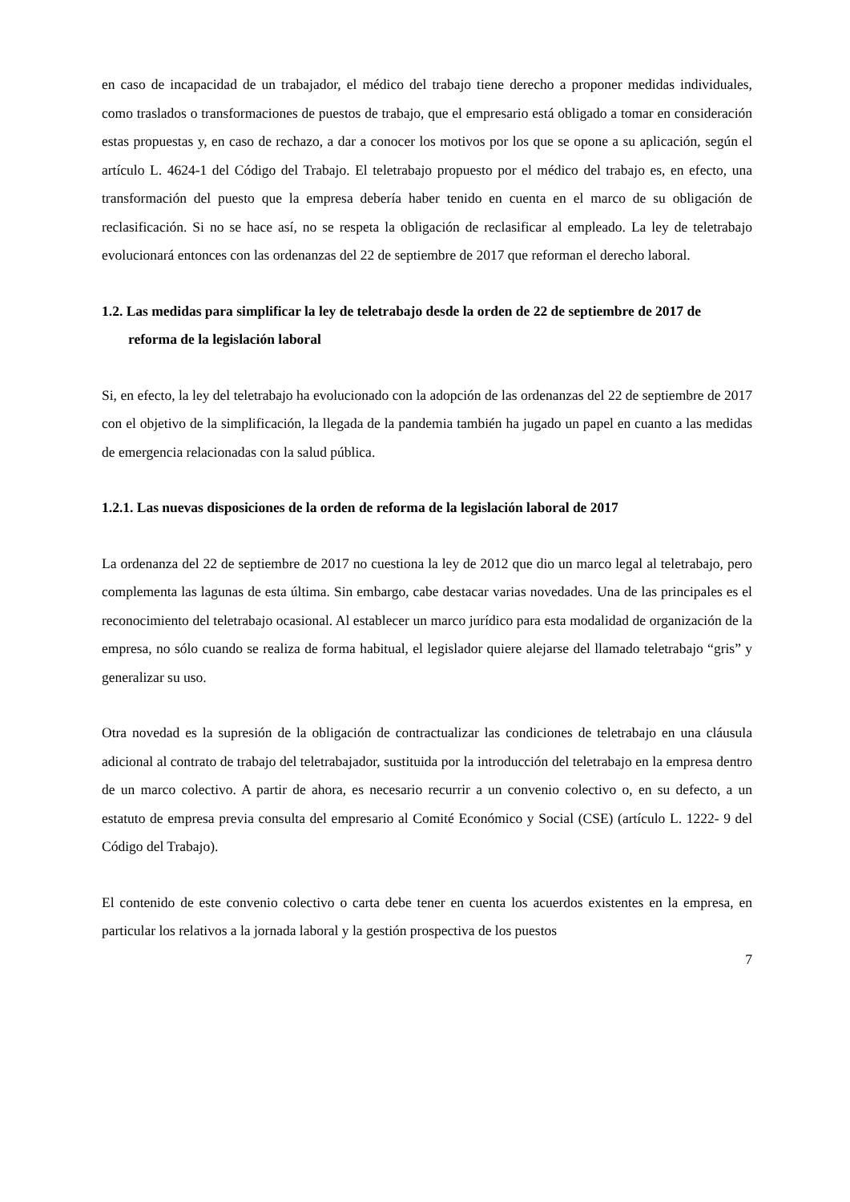en caso de incapacidad de un trabajador, el médico del trabajo tiene derecho a proponer medidas individuales, como traslados o transformaciones de puestos de trabajo, que el empresario está obligado a tomar en consideración estas propuestas y, en caso de rechazo, a dar a conocer los motivos por los que se opone a su aplicación, según el artículo L. 4624-1 del Código del Trabajo. El teletrabajo propuesto por el médico del trabajo es, en efecto, una transformación del puesto que la empresa debería haber tenido en cuenta en el marco de su obligación de reclasificación. Si no se hace así, no se respeta la obligación de reclasificar al empleado. La ley de teletrabajo evolucionará entonces con las ordenanzas del 22 de septiembre de 2017 que reforman el derecho laboral.
1.2. Las medidas para simplificar la ley de teletrabajo desde la orden de 22 de septiembre de 2017 de reforma de la legislación laboral
Si, en efecto, la ley del teletrabajo ha evolucionado con la adopción de las ordenanzas del 22 de septiembre de 2017 con el objetivo de la simplificación, la llegada de la pandemia también ha jugado un papel en cuanto a las medidas de emergencia relacionadas con la salud pública.
1.2.1. Las nuevas disposiciones de la orden de reforma de la legislación laboral de 2017
La ordenanza del 22 de septiembre de 2017 no cuestiona la ley de 2012 que dio un marco legal al teletrabajo, pero complementa las lagunas de esta última. Sin embargo, cabe destacar varias novedades. Una de las principales es el reconocimiento del teletrabajo ocasional. Al establecer un marco jurídico para esta modalidad de organización de la empresa, no sólo cuando se realiza de forma habitual, el legislador quiere alejarse del llamado teletrabajo “gris” y generalizar su uso.
Otra novedad es la supresión de la obligación de contractualizar las condiciones de teletrabajo en una cláusula adicional al contrato de trabajo del teletrabajador, sustituida por la introducción del teletrabajo en la empresa dentro de un marco colectivo. A partir de ahora, es necesario recurrir a un convenio colectivo o, en su defecto, a un estatuto de empresa previa consulta del empresario al Comité Económico y Social (CSE) (artículo L. 1222- 9 del Código del Trabajo).
El contenido de este convenio colectivo o carta debe tener en cuenta los acuerdos existentes en la empresa, en particular los relativos a la jornada laboral y la gestión prospectiva de los puestos
7